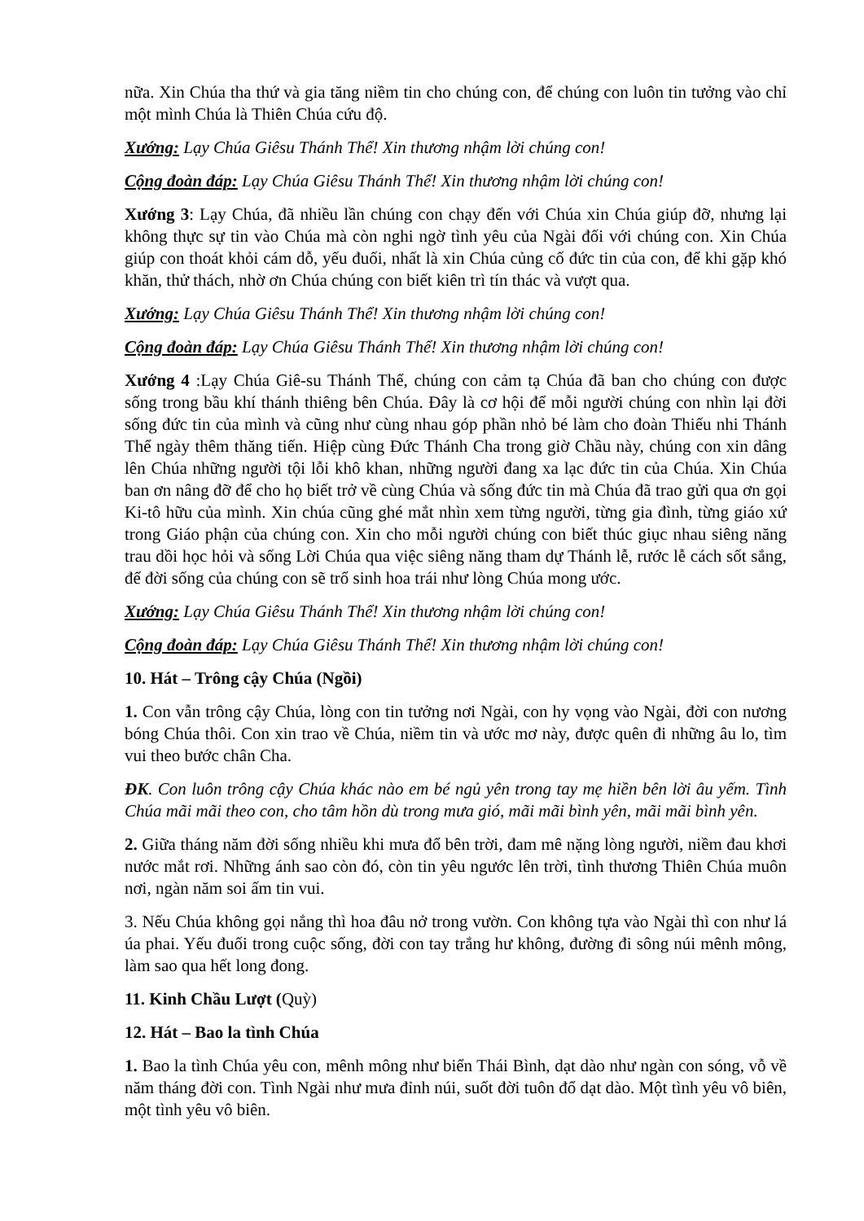nữa. Xin Chúa tha thứ và gia tăng niềm tin cho chúng con, để chúng con luôn tin tưởng vào chỉ một mình Chúa là Thiên Chúa cứu độ.
Xướng: Lạy Chúa Giêsu Thánh Thể! Xin thương nhậm lời chúng con!
Cộng đoàn đáp: Lạy Chúa Giêsu Thánh Thể! Xin thương nhậm lời chúng con!
Xướng 3: Lạy Chúa, đã nhiều lần chúng con chạy đến với Chúa xin Chúa giúp đỡ, nhưng lại không thực sự tin vào Chúa mà còn nghi ngờ tình yêu của Ngài đối với chúng con. Xin Chúa giúp con thoát khỏi cám dỗ, yếu đuối, nhất là xin Chúa củng cố đức tin của con, để khi gặp khó khăn, thử thách, nhờ ơn Chúa chúng con biết kiên trì tín thác và vượt qua.
Xướng: Lạy Chúa Giêsu Thánh Thể! Xin thương nhậm lời chúng con!
Cộng đoàn đáp: Lạy Chúa Giêsu Thánh Thể! Xin thương nhậm lời chúng con!
Xướng 4 :Lạy Chúa Giê-su Thánh Thể, chúng con cảm tạ Chúa đã ban cho chúng con được sống trong bầu khí thánh thiêng bên Chúa. Đây là cơ hội để mỗi người chúng con nhìn lại đời sống đức tin của mình và cũng như cùng nhau góp phần nhỏ bé làm cho đoàn Thiếu nhi Thánh Thể ngày thêm thăng tiến. Hiệp cùng Đức Thánh Cha trong giờ Chầu này, chúng con xin dâng lên Chúa những người tội lỗi khô khan, những người đang xa lạc đức tin của Chúa. Xin Chúa ban ơn nâng đỡ để cho họ biết trở về cùng Chúa và sống đức tin mà Chúa đã trao gửi qua ơn gọi Ki-tô hữu của mình. Xin chúa cũng ghé mắt nhìn xem từng người, từng gia đình, từng giáo xứ trong Giáo phận của chúng con. Xin cho mỗi người chúng con biết thúc giục nhau siêng năng trau dồi học hỏi và sống Lời Chúa qua việc siêng năng tham dự Thánh lễ, rước lễ cách sốt sắng, để đời sống của chúng con sẽ trổ sinh hoa trái như lòng Chúa mong ước.
Xướng: Lạy Chúa Giêsu Thánh Thể! Xin thương nhậm lời chúng con!
Cộng đoàn đáp: Lạy Chúa Giêsu Thánh Thể! Xin thương nhậm lời chúng con!
10. Hát – Trông cậy Chúa (Ngồi)
1. Con vẫn trông cậy Chúa, lòng con tin tưởng nơi Ngài, con hy vọng vào Ngài, đời con nương bóng Chúa thôi. Con xin trao về Chúa, niềm tin và ước mơ này, được quên đi những âu lo, tìm vui theo bước chân Cha.
ĐK. Con luôn trông cậy Chúa khác nào em bé ngủ yên trong tay mẹ hiền bên lời âu yếm. Tình Chúa mãi mãi theo con, cho tâm hồn dù trong mưa gió, mãi mãi bình yên, mãi mãi bình yên.
2. Giữa tháng năm đời sống nhiều khi mưa đổ bên trời, đam mê nặng lòng người, niềm đau khơi nước mắt rơi. Những ánh sao còn đó, còn tin yêu ngước lên trời, tình thương Thiên Chúa muôn nơi, ngàn năm soi ấm tin vui.
3. Nếu Chúa không gọi nắng thì hoa đâu nở trong vườn. Con không tựa vào Ngài thì con như lá úa phai. Yếu đuối trong cuộc sống, đời con tay trắng hư không, đường đi sông núi mênh mông, làm sao qua hết long đong.
11. Kinh Chầu Lượt (Quỳ)
12. Hát – Bao la tình Chúa
1. Bao la tình Chúa yêu con, mênh mông như biển Thái Bình, dạt dào như ngàn con sóng, vỗ về năm tháng đời con. Tình Ngài như mưa đỉnh núi, suốt đời tuôn đổ dạt dào. Một tình yêu vô biên, một tình yêu vô biên.